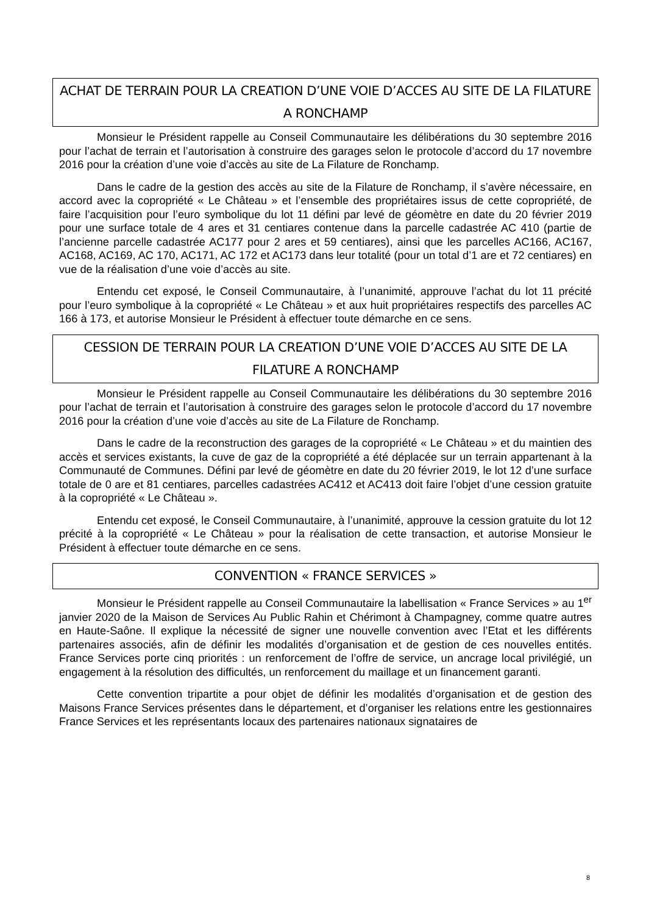ACHAT DE TERRAIN POUR LA CREATION D’UNE VOIE D’ACCES AU SITE DE LA FILATURE A RONCHAMP
Monsieur le Président rappelle au Conseil Communautaire les délibérations du 30 septembre 2016 pour l’achat de terrain et l’autorisation à construire des garages selon le protocole d’accord du 17 novembre 2016 pour la création d’une voie d’accès au site de La Filature de Ronchamp.
Dans le cadre de la gestion des accès au site de la Filature de Ronchamp, il s’avère nécessaire, en accord avec la copropriété « Le Château » et l’ensemble des propriétaires issus de cette copropriété, de faire l’acquisition pour l’euro symbolique du lot 11 défini par levé de géomètre en date du 20 février 2019 pour une surface totale de 4 ares et 31 centiares contenue dans la parcelle cadastrée AC 410 (partie de l’ancienne parcelle cadastrée AC177 pour 2 ares et 59 centiares), ainsi que les parcelles AC166, AC167, AC168, AC169, AC 170, AC171, AC 172 et AC173 dans leur totalité (pour un total d’1 are et 72 centiares) en vue de la réalisation d’une voie d’accès au site.
Entendu cet exposé, le Conseil Communautaire, à l’unanimité, approuve l’achat du lot 11 précité pour l’euro symbolique à la copropriété « Le Château » et aux huit propriétaires respectifs des parcelles AC 166 à 173, et autorise Monsieur le Président à effectuer toute démarche en ce sens.
CESSION DE TERRAIN POUR LA CREATION D’UNE VOIE D’ACCES AU SITE DE LA FILATURE A RONCHAMP
Monsieur le Président rappelle au Conseil Communautaire les délibérations du 30 septembre 2016 pour l’achat de terrain et l’autorisation à construire des garages selon le protocole d’accord du 17 novembre 2016 pour la création d’une voie d’accès au site de La Filature de Ronchamp.
Dans le cadre de la reconstruction des garages de la copropriété « Le Château » et du maintien des accès et services existants, la cuve de gaz de la copropriété a été déplacée sur un terrain appartenant à la Communauté de Communes. Défini par levé de géomètre en date du 20 février 2019, le lot 12 d’une surface totale de 0 are et 81 centiares, parcelles cadastrées AC412 et AC413 doit faire l’objet d’une cession gratuite à la copropriété « Le Château ».
Entendu cet exposé, le Conseil Communautaire, à l’unanimité, approuve la cession gratuite du lot 12 précité à la copropriété « Le Château » pour la réalisation de cette transaction, et autorise Monsieur le Président à effectuer toute démarche en ce sens.
CONVENTION « FRANCE SERVICES »
Monsieur le Président rappelle au Conseil Communautaire la labellisation « France Services » au 1<sup>er</sup> janvier 2020 de la Maison de Services Au Public Rahin et Chérimont à Champagney, comme quatre autres en Haute-Saône. Il explique la nécessité de signer une nouvelle convention avec l’Etat et les différents partenaires associés, afin de définir les modalités d’organisation et de gestion de ces nouvelles entités. France Services porte cinq priorités : un renforcement de l’offre de service, un ancrage local privilégié, un engagement à la résolution des difficultés, un renforcement du maillage et un financement garanti.
Cette convention tripartite a pour objet de définir les modalités d’organisation et de gestion des Maisons France Services présentes dans le département, et d’organiser les relations entre les gestionnaires France Services et les représentants locaux des partenaires nationaux signataires de
8